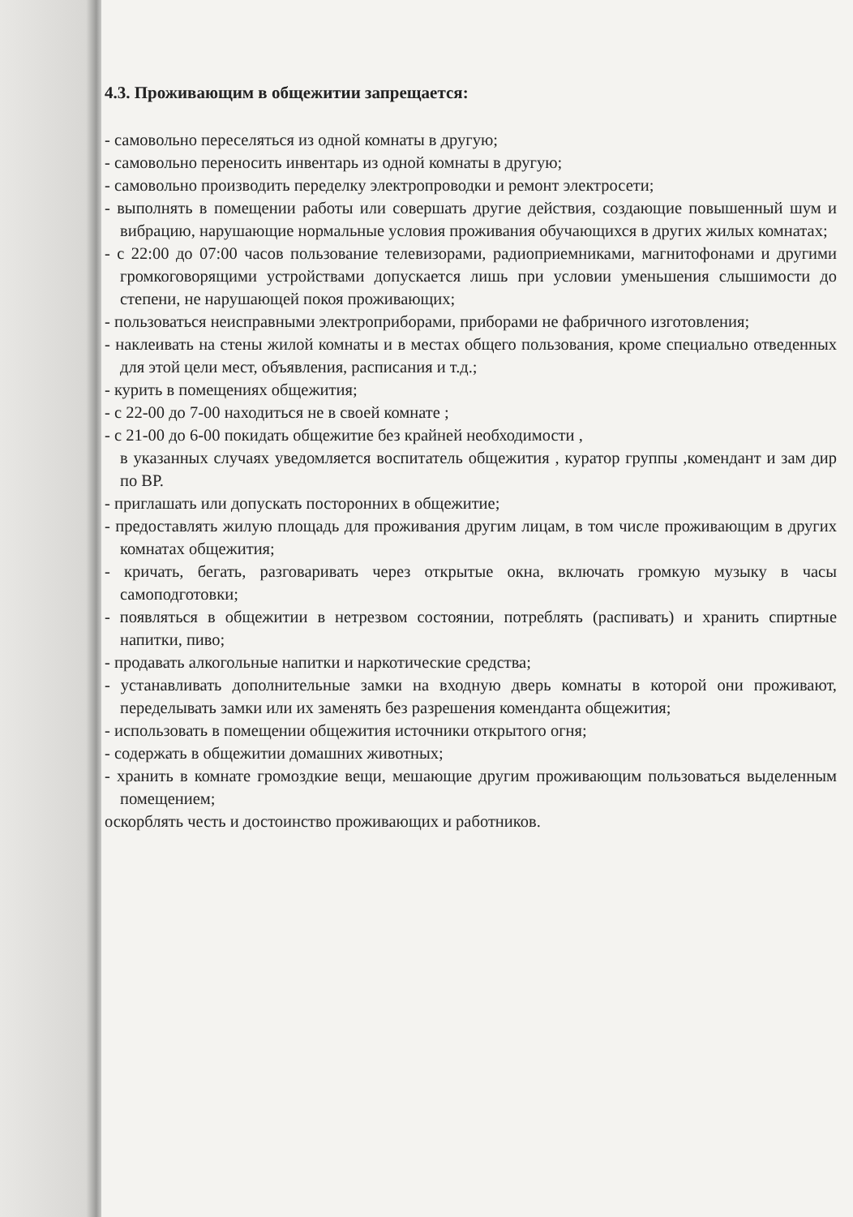4.3. Проживающим в общежитии запрещается:
- самовольно переселяться из одной комнаты в другую;
- самовольно переносить инвентарь из одной комнаты в другую;
- самовольно производить переделку электропроводки и ремонт электросети;
- выполнять в помещении работы или совершать другие действия, создающие повышенный шум и вибрацию, нарушающие нормальные условия проживания обучающихся в других жилых комнатах;
- с 22:00 до 07:00 часов пользование телевизорами, радиоприемниками, магнитофонами и другими громкоговорящими устройствами допускается лишь при условии уменьшения слышимости до степени, не нарушающей покоя проживающих;
- пользоваться неисправными электроприборами, приборами не фабричного изготовления;
- наклеивать на стены жилой комнаты и в местах общего пользования, кроме специально отведенных для этой цели мест, объявления, расписания и т.д.;
- курить в помещениях общежития;
- с 22-00 до 7-00 находиться не в своей комнате ;
- с 21-00 до 6-00 покидать общежитие без крайней необходимости ,
в указанных случаях уведомляется воспитатель общежития , куратор группы ,комендант и зам дир по ВР.
- приглашать или допускать посторонних в общежитие;
- предоставлять жилую площадь для проживания другим лицам, в том числе проживающим в других комнатах общежития;
- кричать, бегать, разговаривать через открытые окна, включать громкую музыку в часы самоподготовки;
- появляться в общежитии в нетрезвом состоянии, потреблять (распивать) и хранить спиртные напитки, пиво;
- продавать алкогольные напитки и наркотические средства;
- устанавливать дополнительные замки на входную дверь комнаты в которой они проживают, переделывать замки или их заменять без разрешения коменданта общежития;
- использовать в помещении общежития источники открытого огня;
- содержать в общежитии домашних животных;
- хранить в комнате громоздкие вещи, мешающие другим проживающим пользоваться выделенным помещением;
оскорблять честь и достоинство проживающих и работников.